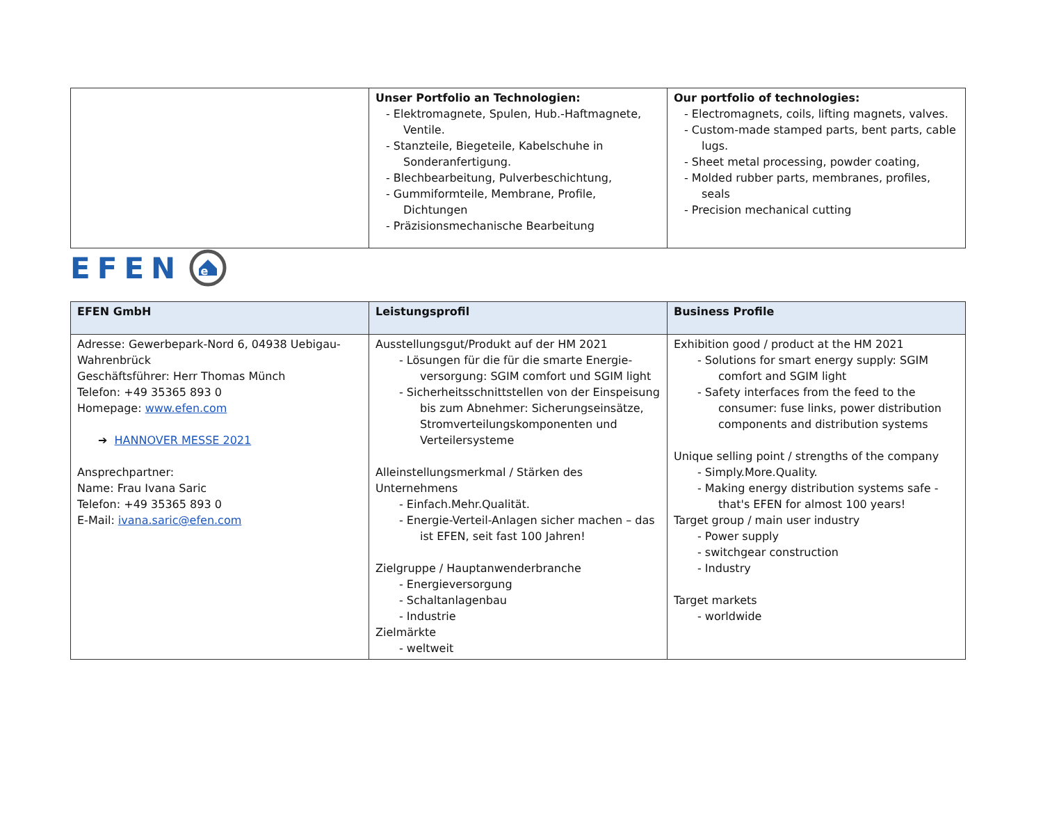| | Unser Portfolio an Technologien: - Elektromagnete, Spulen, Hub.-Haftmagnete, Ventile. - Stanzteile, Biegeteile, Kabelschuhe in Sonderanfertigung. - Blechbearbeitung, Pulverbeschichtung, - Gummiformteile, Membrane, Profile, Dichtungen - Präzisionsmechanische Bearbeitung | Our portfolio of technologies: - Electromagnets, coils, lifting magnets, valves. - Custom-made stamped parts, bent parts, cable lugs. - Sheet metal processing, powder coating, - Molded rubber parts, membranes, profiles, seals - Precision mechanical cutting |
EFEN
e
| EFEN GmbH | Leistungsprofil | Business Profile |
| Adresse: Gewerbepark-Nord 6, 04938 Uebigau-Wahrenbrück Geschäftsführer: Herr Thomas Münch Telefon: +49 35365 893 0 Homepage: www.efen.com ➔ HANNOVER MESSE 2021 Ansprechpartner: Name: Frau Ivana Saric Telefon: +49 35365 893 0 E-Mail: ivana.saric@efen.com | Ausstellungsgut/Produkt auf der HM 2021 - Lösungen für die für die smarte Energie-versorgung: SGIM comfort und SGIM light - Sicherheitsschnittstellen von der Einspeisung bis zum Abnehmer: Sicherungseinsätze, Stromverteilungskomponenten und Verteilersysteme Alleinstellungsmerkmal / Stärken des Unternehmens - Einfach.Mehr.Qualität. - Energie-Verteil-Anlagen sicher machen – das ist EFEN, seit fast 100 Jahren! Zielgruppe / Hauptanwenderbranche - Energieversorgung - Schaltanlagenbau - Industrie Zielmärkte - weltweit | Exhibition good / product at the HM 2021 - Solutions for smart energy supply: SGIM comfort and SGIM light - Safety interfaces from the feed to the consumer: fuse links, power distribution components and distribution systems Unique selling point / strengths of the company - Simply.More.Quality. - Making energy distribution systems safe - that's EFEN for almost 100 years! Target group / main user industry - Power supply - switchgear construction - Industry Target markets - worldwide |